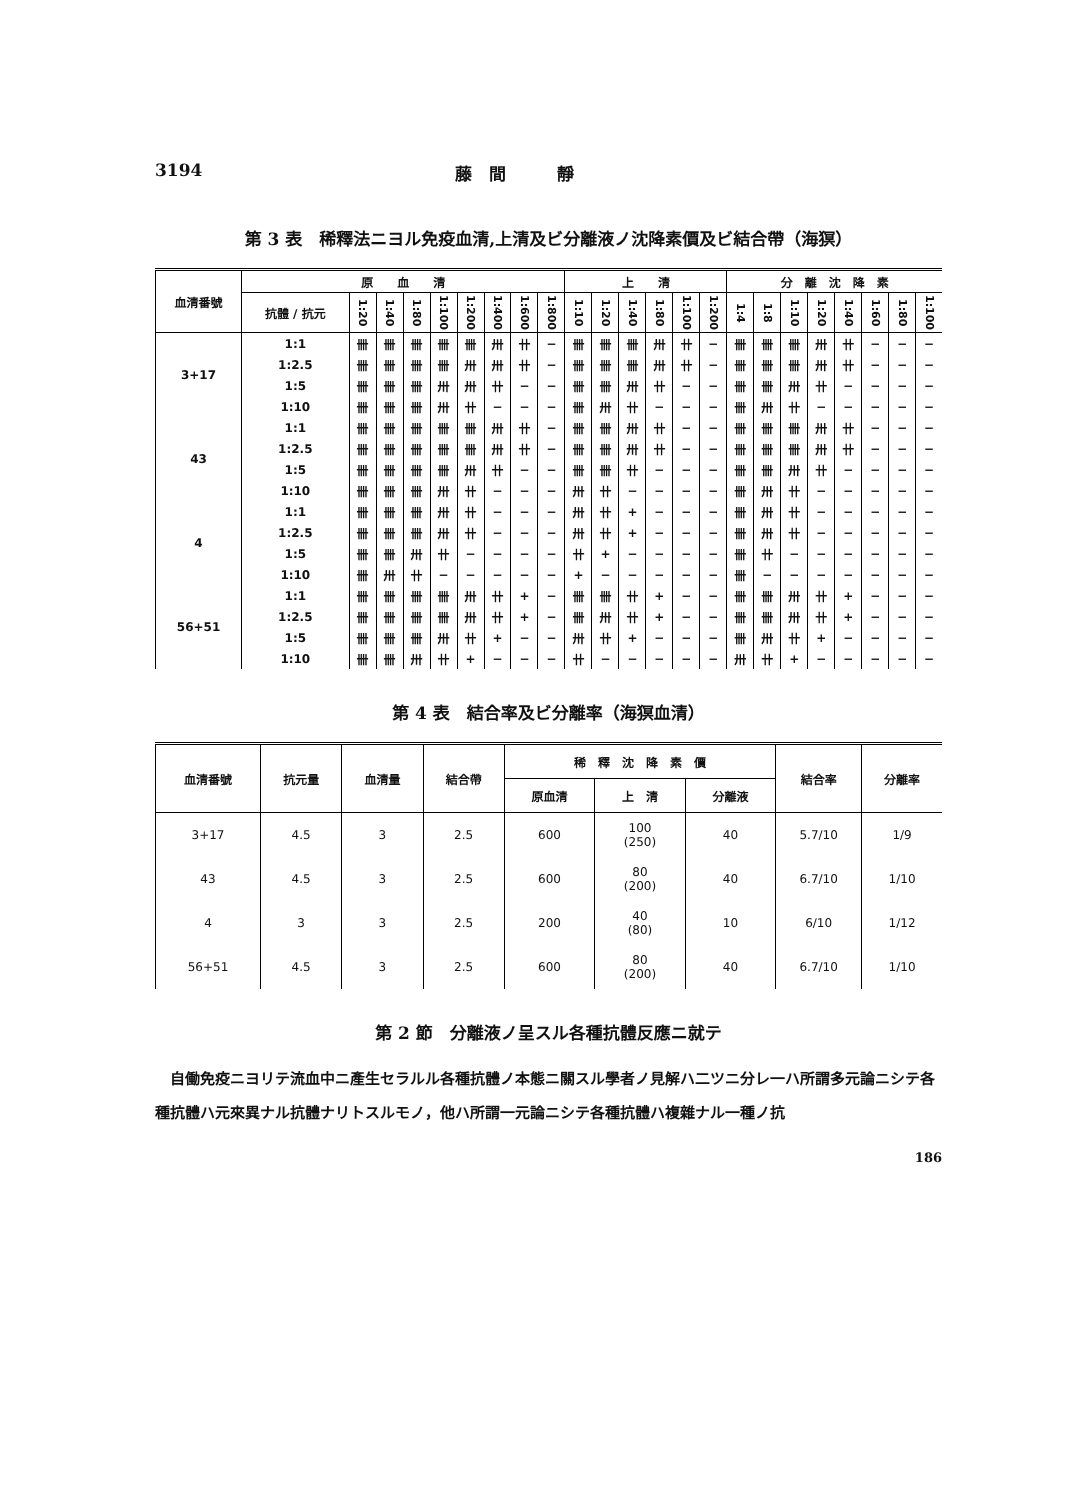3194 藤　間　　　靜
第 3 表　稀釋法ニヨル免疫血清,上清及ビ分離液ノ沈降素價及ビ結合帶（海猽）
| 血清番號 | 原 血 清 | | | | | | | | | 上 清 | | | | | | 分 離 沈 降 素 | | | | | | | |
| --- | --- | --- | --- | --- | --- | --- | --- | --- | --- | --- | --- | --- | --- | --- | --- | --- | --- | --- | --- | --- | --- | --- | --- |
| | 抗體 / 抗元 | 1:20 | 1:40 | 1:80 | 1:100 | 1:200 | 1:400 | 1:600 | 1:800 | 1:10 | 1:20 | 1:40 | 1:80 | 1:100 | 1:200 | 1:4 | 1:8 | 1:10 | 1:20 | 1:40 | 1:60 | 1:80 | 1:100 |
| 3+17 | 1:1 | 卌 | 卌 | 卌 | 卌 | 卌 | 卅 | 卄 | − | 卌 | 卌 | 卌 | 卅 | 卄 | − | 卌 | 卌 | 卌 | 卅 | 卄 | − | − | − |
| | 1:2.5 | 卌 | 卌 | 卌 | 卌 | 卅 | 卅 | 卄 | − | 卌 | 卌 | 卌 | 卅 | 卄 | − | 卌 | 卌 | 卌 | 卅 | 卄 | − | − | − |
| | 1:5 | 卌 | 卌 | 卌 | 卅 | 卅 | 卄 | − | − | 卌 | 卌 | 卅 | 卄 | − | − | 卌 | 卌 | 卅 | 卄 | − | − | − | − |
| | 1:10 | 卌 | 卌 | 卌 | 卅 | 卄 | − | − | − | 卌 | 卅 | 卄 | − | − | − | 卌 | 卅 | 卄 | − | − | − | − | − |
| 43 | 1:1 | 卌 | 卌 | 卌 | 卌 | 卌 | 卅 | 卄 | − | 卌 | 卌 | 卅 | 卄 | − | − | 卌 | 卌 | 卌 | 卅 | 卄 | − | − | − |
| | 1:2.5 | 卌 | 卌 | 卌 | 卌 | 卌 | 卅 | 卄 | − | 卌 | 卌 | 卅 | 卄 | − | − | 卌 | 卌 | 卌 | 卅 | 卄 | − | − | − |
| | 1:5 | 卌 | 卌 | 卌 | 卌 | 卅 | 卄 | − | − | 卌 | 卌 | 卄 | − | − | − | 卌 | 卌 | 卅 | 卄 | − | − | − | − |
| | 1:10 | 卌 | 卌 | 卌 | 卅 | 卄 | − | − | − | 卅 | 卄 | − | − | − | − | 卌 | 卅 | 卄 | − | − | − | − | − |
| 4 | 1:1 | 卌 | 卌 | 卌 | 卅 | 卄 | − | − | − | 卅 | 卄 | + | − | − | − | 卌 | 卅 | 卄 | − | − | − | − | − |
| | 1:2.5 | 卌 | 卌 | 卌 | 卅 | 卄 | − | − | − | 卅 | 卄 | + | − | − | − | 卌 | 卅 | 卄 | − | − | − | − | − |
| | 1:5 | 卌 | 卌 | 卅 | 卄 | − | − | − | − | 卄 | + | − | − | − | − | 卌 | 卄 | − | − | − | − | − | − |
| | 1:10 | 卌 | 卅 | 卄 | − | − | − | − | − | + | − | − | − | − | − | 卌 | − | − | − | − | − | − | − |
| 56+51 | 1:1 | 卌 | 卌 | 卌 | 卌 | 卅 | 卄 | + | − | 卌 | 卌 | 卄 | + | − | − | 卌 | 卌 | 卅 | 卄 | + | − | − | − |
| | 1:2.5 | 卌 | 卌 | 卌 | 卌 | 卅 | 卄 | + | − | 卌 | 卅 | 卄 | + | − | − | 卌 | 卌 | 卅 | 卄 | + | − | − | − |
| | 1:5 | 卌 | 卌 | 卌 | 卅 | 卄 | + | − | − | 卅 | 卄 | + | − | − | − | 卌 | 卅 | 卄 | + | − | − | − | − |
| | 1:10 | 卌 | 卌 | 卅 | 卄 | + | − | − | − | 卄 | − | − | − | − | − | 卅 | 卄 | + | − | − | − | − | − |
第 4 表　結合率及ビ分離率（海猽血清）
| 血清番號 | 抗元量 | 血清量 | 結合帶 | 稀 釋 沈 降 素 價 | | | 結合率 | 分離率 |
| --- | --- | --- | --- | --- | --- | --- | --- | --- |
| | | | | 原血清 | 上 清 | 分離液 | | |
| 3+17 | 4.5 | 3 | 2.5 | 600 | 100 (250) | 40 | 5.7/10 | 1/9 |
| 43 | 4.5 | 3 | 2.5 | 600 | 80 (200) | 40 | 6.7/10 | 1/10 |
| 4 | 3 | 3 | 2.5 | 200 | 40 (80) | 10 | 6/10 | 1/12 |
| 56+51 | 4.5 | 3 | 2.5 | 600 | 80 (200) | 40 | 6.7/10 | 1/10 |
第 2 節　分離液ノ呈スル各種抗體反應ニ就テ
　自働免疫ニヨリテ流血中ニ產生セラルル各種抗體ノ本態ニ關スル學者ノ見解ハ二ツニ分レ一ハ所謂多元論ニシテ各種抗體ハ元來異ナル抗體ナリトスルモノ，他ハ所謂一元論ニシテ各種抗體ハ複雜ナル一種ノ抗
186